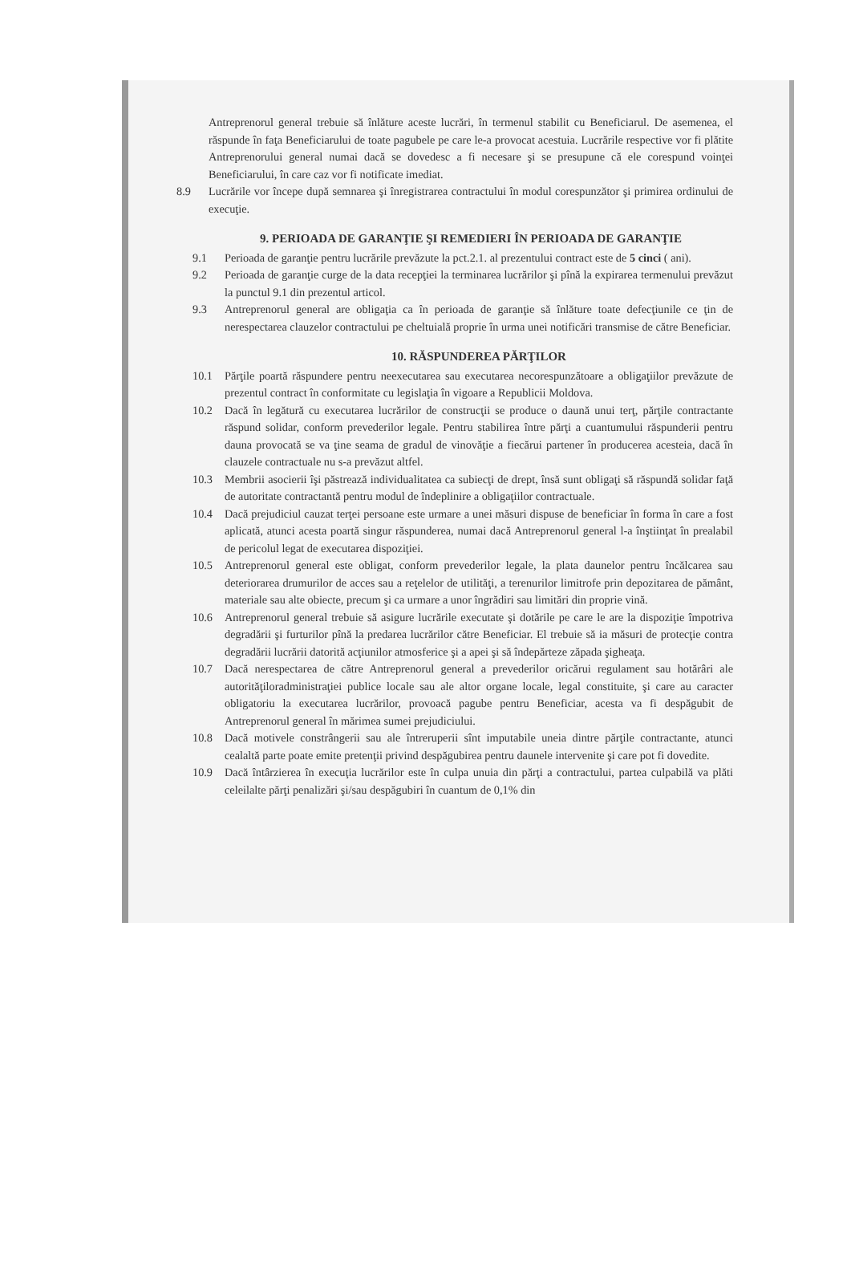Antreprenorul general trebuie să înlăture aceste lucrări, în termenul stabilit cu Beneficiarul. De asemenea, el răspunde în faţa Beneficiarului de toate pagubele pe care le-a provocat acestuia. Lucrările respective vor fi plătite Antreprenorului general numai dacă se dovedesc a fi necesare şi se presupune că ele corespund voinţei Beneficiarului, în care caz vor fi notificate imediat.
8.9 Lucrările vor începe după semnarea şi înregistrarea contractului în modul corespunzător şi primirea ordinului de execuţie.
9. PERIOADA DE GARANŢIE ŞI REMEDIERI ÎN PERIOADA DE GARANŢIE
9.1 Perioada de garanţie pentru lucrările prevăzute la pct.2.1. al prezentului contract este de 5 cinci ( ani).
9.2 Perioada de garanţie curge de la data recepţiei la terminarea lucrărilor şi pînă la expirarea termenului prevăzut la punctul 9.1 din prezentul articol.
9.3 Antreprenorul general are obligaţia ca în perioada de garanţie să înlăture toate defecţiunile ce ţin de nerespectarea clauzelor contractului pe cheltuială proprie în urma unei notificări transmise de către Beneficiar.
10. RĂSPUNDEREA PĂRŢILOR
10.1 Părţile poartă răspundere pentru neexecutarea sau executarea necorespunzătoare a obligaţiilor prevăzute de prezentul contract în conformitate cu legislaţia în vigoare a Republicii Moldova.
10.2 Dacă în legătură cu executarea lucrărilor de construcţii se produce o daună unui terţ, părţile contractante răspund solidar, conform prevederilor legale. Pentru stabilirea între părţi a cuantumului răspunderii pentru dauna provocată se va ţine seama de gradul de vinovăţie a fiecărui partener în producerea acesteia, dacă în clauzele contractuale nu s-a prevăzut altfel.
10.3 Membrii asocierii îşi păstrează individualitatea ca subiecţi de drept, însă sunt obligaţi să răspundă solidar faţă de autoritate contractantă pentru modul de îndeplinire a obligaţiilor contractuale.
10.4 Dacă prejudiciul cauzat terţei persoane este urmare a unei măsuri dispuse de beneficiar în forma în care a fost aplicată, atunci acesta poartă singur răspunderea, numai dacă Antreprenorul general l-a înştiinţat în prealabil de pericolul legat de executarea dispoziţiei.
10.5 Antreprenorul general este obligat, conform prevederilor legale, la plata daunelor pentru încălcarea sau deteriorarea drumurilor de acces sau a reţelelor de utilităţi, a terenurilor limitrofe prin depozitarea de pământ, materiale sau alte obiecte, precum şi ca urmare a unor îngrădiri sau limitări din proprie vină.
10.6 Antreprenorul general trebuie să asigure lucrările executate şi dotările pe care le are la dispoziţie împotriva degradării şi furturilor pînă la predarea lucrărilor către Beneficiar. El trebuie să ia măsuri de protecţie contra degradării lucrării datorită acţiunilor atmosferice şi a apei şi să îndepărteze zăpada şigheaţa.
10.7 Dacă nerespectarea de către Antreprenorul general a prevederilor oricărui regulament sau hotărâri ale autorităţiloradministraţiei publice locale sau ale altor organe locale, legal constituite, şi care au caracter obligatoriu la executarea lucrărilor, provoacă pagube pentru Beneficiar, acesta va fi despăgubit de Antreprenorul general în mărimea sumei prejudiciului.
10.8 Dacă motivele constrângerii sau ale întreruperii sînt imputabile uneia dintre părţile contractante, atunci cealaltă parte poate emite pretenţii privind despăgubirea pentru daunele intervenite şi care pot fi dovedite.
10.9 Dacă întârzierea în execuţia lucrărilor este în culpa unuia din părţi a contractului, partea culpabilă va plăti celeilalte părţi penalizări şi/sau despăgubiri în cuantum de 0,1% din